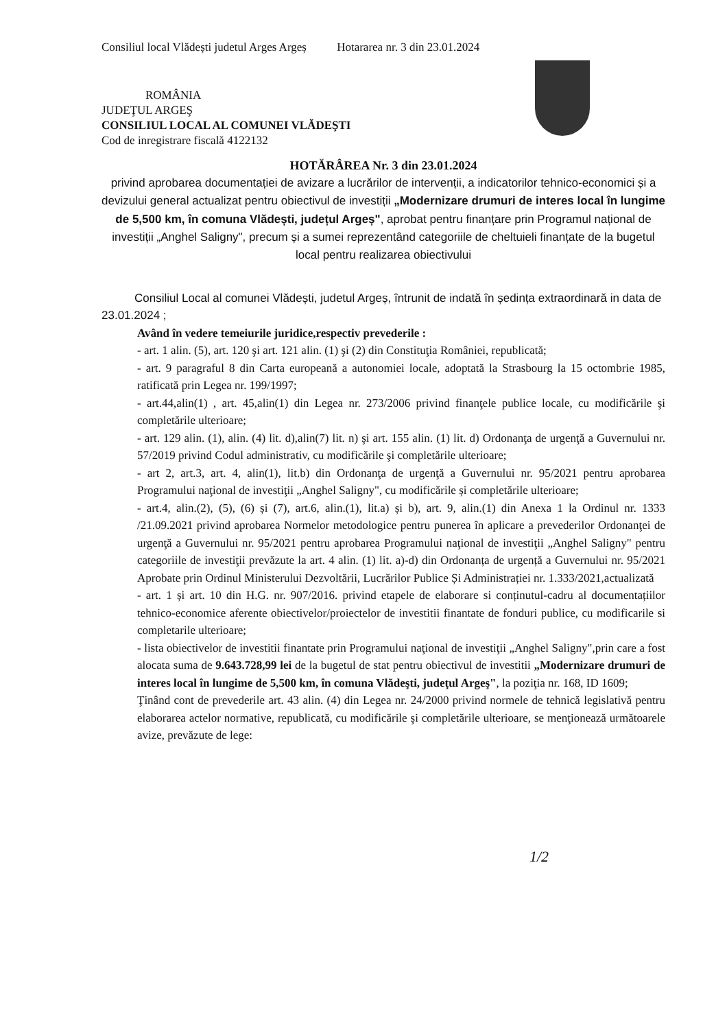Consiliul local Vlădești judetul Arges Argeș Hotararea nr. 3 din 23.01.2024
ROMÂNIA
JUDEŢUL ARGEŞ
CONSILIUL LOCAL AL COMUNEI VLĂDEŞTI
Cod de inregistrare fiscală 4122132
HOTĂRÂREA Nr. 3 din 23.01.2024
privind aprobarea documentației de avizare a lucrărilor de intervenții, a indicatorilor tehnico-economici și a devizului general actualizat pentru obiectivul de investiții „Modernizare drumuri de interes local în lungime de 5,500 km, în comuna Vlădești, județul Argeș", aprobat pentru finanțare prin Programul național de investiții „Anghel Saligny", precum și a sumei reprezentând categoriile de cheltuieli finanțate de la bugetul local pentru realizarea obiectivului
Consiliul Local al comunei Vlădești, judetul Argeș, întrunit de indată în ședința extraordinară in data de 23.01.2024 ;
Având în vedere temeiurile juridice,respectiv prevederile :
- art. 1 alin. (5), art. 120 şi art. 121 alin. (1) şi (2) din Constituţia României, republicată;
- art. 9 paragraful 8 din Carta europeană a autonomiei locale, adoptată la Strasbourg la 15 octombrie 1985, ratificată prin Legea nr. 199/1997;
- art.44,alin(1) , art. 45,alin(1) din Legea nr. 273/2006 privind finanţele publice locale, cu modificările şi completările ulterioare;
- art. 129 alin. (1), alin. (4) lit. d),alin(7) lit. n) şi art. 155 alin. (1) lit. d) Ordonanţa de urgenţă a Guvernului nr. 57/2019 privind Codul administrativ, cu modificările şi completările ulterioare;
- art 2, art.3, art. 4, alin(1), lit.b) din Ordonanţa de urgenţă a Guvernului nr. 95/2021 pentru aprobarea Programului naţional de investiţii „Anghel Saligny", cu modificările și completările ulterioare;
- art.4, alin.(2), (5), (6) și (7), art.6, alin.(1), lit.a) și b), art. 9, alin.(1) din Anexa 1 la Ordinul nr. 1333 /21.09.2021 privind aprobarea Normelor metodologice pentru punerea în aplicare a prevederilor Ordonanţei de urgenţă a Guvernului nr. 95/2021 pentru aprobarea Programului naţional de investiţii „Anghel Saligny" pentru categoriile de investiţii prevăzute la art. 4 alin. (1) lit. a)-d) din Ordonanța de urgență a Guvernului nr. 95/2021 Aprobate prin Ordinul Ministerului Dezvoltării, Lucrărilor Publice Și Administrației nr. 1.333/2021,actualizată
- art. 1 și art. 10 din H.G. nr. 907/2016. privind etapele de elaborare si conținutul-cadru al documentațiilor tehnico-economice aferente obiectivelor/proiectelor de investitii finantate de fonduri publice, cu modificarile si completarile ulterioare;
- lista obiectivelor de investitii finantate prin Programului naţional de investiţii „Anghel Saligny",prin care a fost alocata suma de 9.643.728,99 lei de la bugetul de stat pentru obiectivul de investitii „Modernizare drumuri de interes local în lungime de 5,500 km, în comuna Vlădeşti, judeţul Argeş", la poziţia nr. 168, ID 1609;
Ţinând cont de prevederile art. 43 alin. (4) din Legea nr. 24/2000 privind normele de tehnică legislativă pentru elaborarea actelor normative, republicată, cu modificările şi completările ulterioare, se menţionează următoarele avize, prevăzute de lege:
1/2